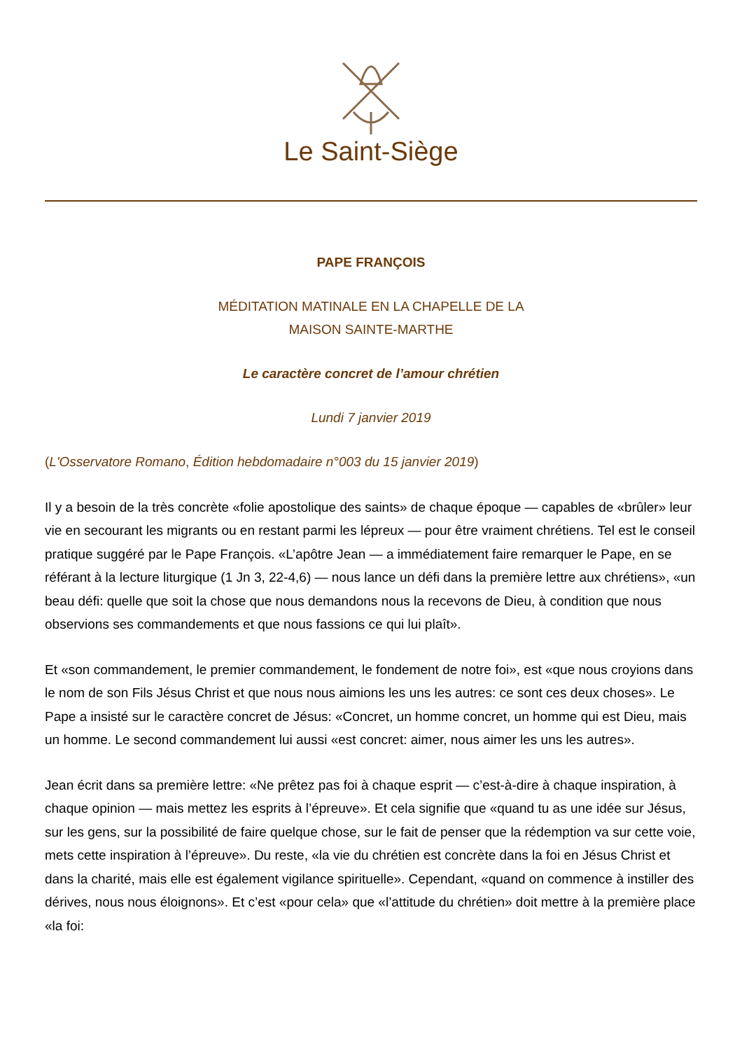Le Saint-Siège
PAPE FRANÇOIS
MÉDITATION MATINALE EN LA CHAPELLE DE LA
MAISON SAINTE-MARTHE
Le caractère concret de l’amour chrétien
Lundi 7 janvier 2019
(L'Osservatore Romano, Édition hebdomadaire n°003 du 15 janvier 2019)
Il y a besoin de la très concrète «folie apostolique des saints» de chaque époque — capables de «brûler» leur vie en secourant les migrants ou en restant parmi les lépreux — pour être vraiment chrétiens. Tel est le conseil pratique suggéré par le Pape François. «L’apôtre Jean — a immédiatement faire remarquer le Pape, en se référant à la lecture liturgique (1 Jn 3, 22-4,6) — nous lance un défi dans la première lettre aux chrétiens», «un beau défi: quelle que soit la chose que nous demandons nous la recevons de Dieu, à condition que nous observions ses commandements et que nous fassions ce qui lui plaît».
Et «son commandement, le premier commandement, le fondement de notre foi», est «que nous croyions dans le nom de son Fils Jésus Christ et que nous nous aimions les uns les autres: ce sont ces deux choses». Le Pape a insisté sur le caractère concret de Jésus: «Concret, un homme concret, un homme qui est Dieu, mais un homme. Le second commandement lui aussi «est concret: aimer, nous aimer les uns les autres».
Jean écrit dans sa première lettre: «Ne prêtez pas foi à chaque esprit — c’est-à-dire à chaque inspiration, à chaque opinion — mais mettez les esprits à l’épreuve». Et cela signifie que «quand tu as une idée sur Jésus, sur les gens, sur la possibilité de faire quelque chose, sur le fait de penser que la rédemption va sur cette voie, mets cette inspiration à l’épreuve». Du reste, «la vie du chrétien est concrète dans la foi en Jésus Christ et dans la charité, mais elle est également vigilance spirituelle». Cependant, «quand on commence à instiller des dérives, nous nous éloignons». Et c’est «pour cela» que «l’attitude du chrétien» doit mettre à la première place «la foi: